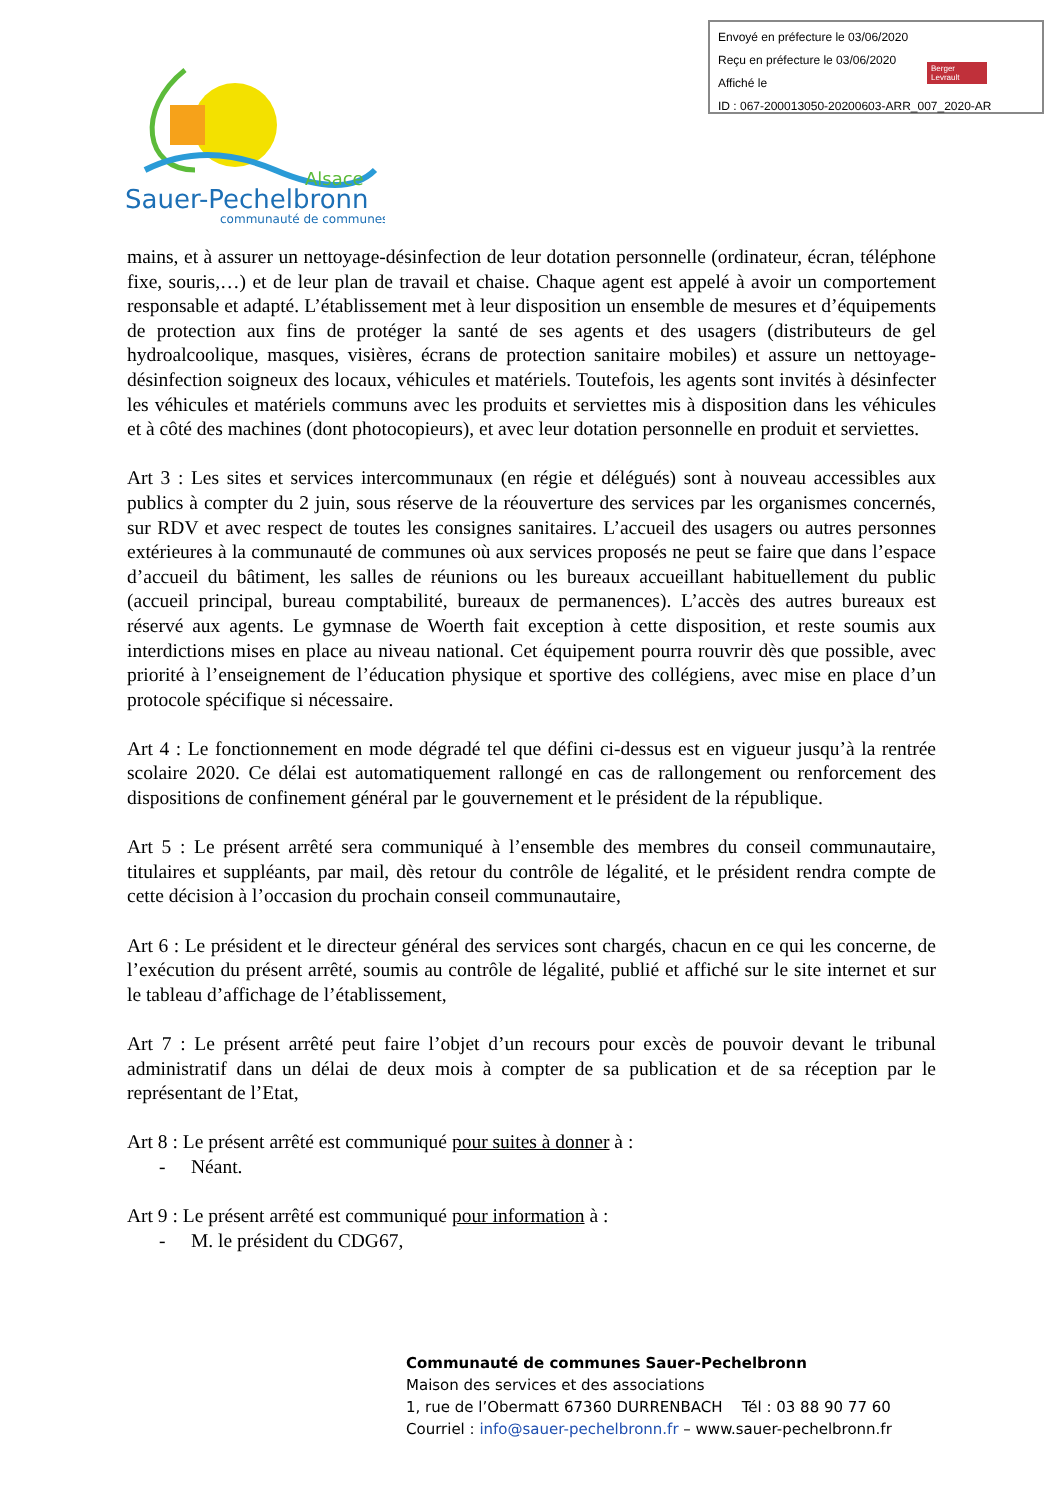Envoyé en préfecture le 03/06/2020
Reçu en préfecture le 03/06/2020
Affiché le
ID : 067-200013050-20200603-ARR_007_2020-AR
Berger Levrault
Alsace
Sauer-Pechelbronn
communauté de communes
mains, et à assurer un nettoyage-désinfection de leur dotation personnelle (ordinateur, écran, téléphone fixe, souris,…) et de leur plan de travail et chaise. Chaque agent est appelé à avoir un comportement responsable et adapté. L’établissement met à leur disposition un ensemble de mesures et d’équipements de protection aux fins de protéger la santé de ses agents et des usagers (distributeurs de gel hydroalcoolique, masques, visières, écrans de protection sanitaire mobiles) et assure un nettoyage-désinfection soigneux des locaux, véhicules et matériels. Toutefois, les agents sont invités à désinfecter les véhicules et matériels communs avec les produits et serviettes mis à disposition dans les véhicules et à côté des machines (dont photocopieurs), et avec leur dotation personnelle en produit et serviettes.
Art 3 : Les sites et services intercommunaux (en régie et délégués) sont à nouveau accessibles aux publics à compter du 2 juin, sous réserve de la réouverture des services par les organismes concernés, sur RDV et avec respect de toutes les consignes sanitaires. L’accueil des usagers ou autres personnes extérieures à la communauté de communes où aux services proposés ne peut se faire que dans l’espace d’accueil du bâtiment, les salles de réunions ou les bureaux accueillant habituellement du public (accueil principal, bureau comptabilité, bureaux de permanences). L’accès des autres bureaux est réservé aux agents. Le gymnase de Woerth fait exception à cette disposition, et reste soumis aux interdictions mises en place au niveau national. Cet équipement pourra rouvrir dès que possible, avec priorité à l’enseignement de l’éducation physique et sportive des collégiens, avec mise en place d’un protocole spécifique si nécessaire.
Art 4 : Le fonctionnement en mode dégradé tel que défini ci-dessus est en vigueur jusqu’à la rentrée scolaire 2020. Ce délai est automatiquement rallongé en cas de rallongement ou renforcement des dispositions de confinement général par le gouvernement et le président de la république.
Art 5 : Le présent arrêté sera communiqué à l’ensemble des membres du conseil communautaire, titulaires et suppléants, par mail, dès retour du contrôle de légalité, et le président rendra compte de cette décision à l’occasion du prochain conseil communautaire,
Art 6 : Le président et le directeur général des services sont chargés, chacun en ce qui les concerne, de l’exécution du présent arrêté, soumis au contrôle de légalité, publié et affiché sur le site internet et sur le tableau d’affichage de l’établissement,
Art 7 : Le présent arrêté peut faire l’objet d’un recours pour excès de pouvoir devant le tribunal administratif dans un délai de deux mois à compter de sa publication et de sa réception par le représentant de l’Etat,
Art 8 : Le présent arrêté est communiqué pour suites à donner à :
- Néant.
Art 9 : Le présent arrêté est communiqué pour information à :
- M. le président du CDG67,
Communauté de communes Sauer-Pechelbronn
Maison des services et des associations
1, rue de l’Obermatt 67360 DURRENBACH Tél : 03 88 90 77 60
Courriel : info@sauer-pechelbronn.fr – www.sauer-pechelbronn.fr